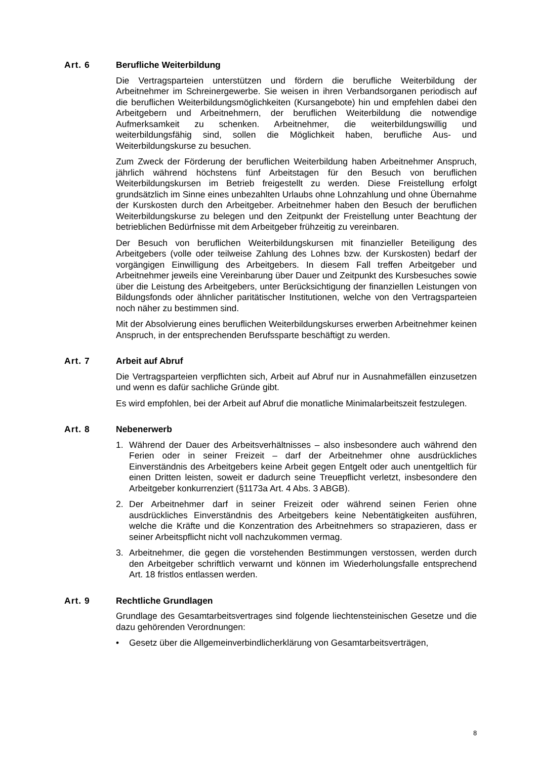Art. 6 Berufliche Weiterbildung
Die Vertragsparteien unterstützen und fördern die berufliche Weiterbildung der Arbeitnehmer im Schreinergewerbe. Sie weisen in ihren Verbandsorganen periodisch auf die beruflichen Weiterbildungsmöglichkeiten (Kursangebote) hin und empfehlen dabei den Arbeitgebern und Arbeitnehmern, der beruflichen Weiterbildung die notwendige Aufmerksamkeit zu schenken. Arbeitnehmer, die weiterbildungswillig und weiterbildungsfähig sind, sollen die Möglichkeit haben, berufliche Aus- und Weiterbildungskurse zu besuchen.
Zum Zweck der Förderung der beruflichen Weiterbildung haben Arbeitnehmer Anspruch, jährlich während höchstens fünf Arbeitstagen für den Besuch von beruflichen Weiterbildungskursen im Betrieb freigestellt zu werden. Diese Freistellung erfolgt grundsätzlich im Sinne eines unbezahlten Urlaubs ohne Lohnzahlung und ohne Übernahme der Kurskosten durch den Arbeitgeber. Arbeitnehmer haben den Besuch der beruflichen Weiterbildungskurse zu belegen und den Zeitpunkt der Freistellung unter Beachtung der betrieblichen Bedürfnisse mit dem Arbeitgeber frühzeitig zu vereinbaren.
Der Besuch von beruflichen Weiterbildungskursen mit finanzieller Beteiligung des Arbeitgebers (volle oder teilweise Zahlung des Lohnes bzw. der Kurskosten) bedarf der vorgängigen Einwilligung des Arbeitgebers. In diesem Fall treffen Arbeitgeber und Arbeitnehmer jeweils eine Vereinbarung über Dauer und Zeitpunkt des Kursbesuches sowie über die Leistung des Arbeitgebers, unter Berücksichtigung der finanziellen Leistungen von Bildungsfonds oder ähnlicher paritätischer Institutionen, welche von den Vertragsparteien noch näher zu bestimmen sind.
Mit der Absolvierung eines beruflichen Weiterbildungskurses erwerben Arbeitnehmer keinen Anspruch, in der entsprechenden Berufssparte beschäftigt zu werden.
Art. 7 Arbeit auf Abruf
Die Vertragsparteien verpflichten sich, Arbeit auf Abruf nur in Ausnahmefällen einzusetzen und wenn es dafür sachliche Gründe gibt.
Es wird empfohlen, bei der Arbeit auf Abruf die monatliche Minimalarbeitszeit festzulegen.
Art. 8 Nebenerwerb
1. Während der Dauer des Arbeitsverhältnisses – also insbesondere auch während den Ferien oder in seiner Freizeit – darf der Arbeitnehmer ohne ausdrückliches Einverständnis des Arbeitgebers keine Arbeit gegen Entgelt oder auch unentgeltlich für einen Dritten leisten, soweit er dadurch seine Treuepflicht verletzt, insbesondere den Arbeitgeber konkurrenziert (§1173a Art. 4 Abs. 3 ABGB).
2. Der Arbeitnehmer darf in seiner Freizeit oder während seinen Ferien ohne ausdrückliches Einverständnis des Arbeitgebers keine Nebentätigkeiten ausführen, welche die Kräfte und die Konzentration des Arbeitnehmers so strapazieren, dass er seiner Arbeitspflicht nicht voll nachzukommen vermag.
3. Arbeitnehmer, die gegen die vorstehenden Bestimmungen verstossen, werden durch den Arbeitgeber schriftlich verwarnt und können im Wiederholungsfalle entsprechend Art. 18 fristlos entlassen werden.
Art. 9 Rechtliche Grundlagen
Grundlage des Gesamtarbeitsvertrages sind folgende liechtensteinischen Gesetze und die dazu gehörenden Verordnungen:
• Gesetz über die Allgemeinverbindlicherklärung von Gesamtarbeitsverträgen,
8